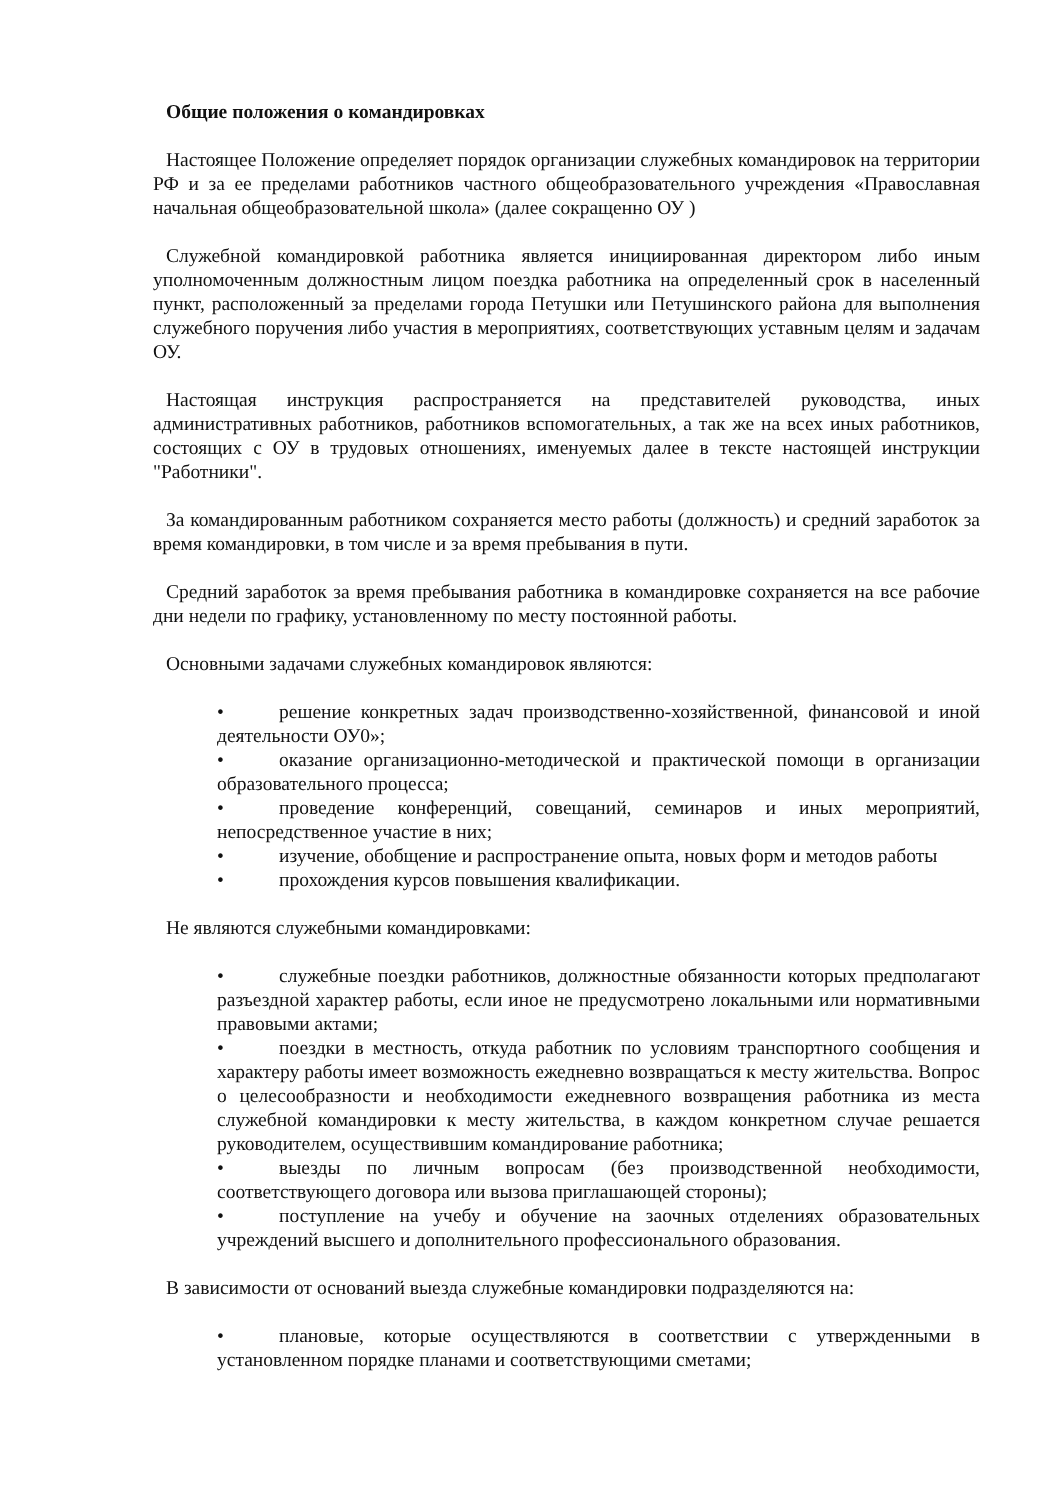Общие положения о командировках
Настоящее Положение определяет порядок организации служебных командировок на территории РФ и за ее пределами работников частного общеобразовательного учреждения «Православная начальная общеобразовательной школа» (далее сокращенно ОУ )
Служебной командировкой работника является инициированная директором либо иным уполномоченным должностным лицом поездка работника на определенный срок в населенный пункт, расположенный за пределами города Петушки или Петушинского района для выполнения служебного поручения либо участия в мероприятиях, соответствующих уставным целям и задачам ОУ.
Настоящая инструкция распространяется на представителей руководства, иных административных работников, работников вспомогательных, а так же на всех иных работников, состоящих с ОУ в трудовых отношениях, именуемых далее в тексте настоящей инструкции "Работники".
За командированным работником сохраняется место работы (должность) и средний заработок за время командировки, в том числе и за время пребывания в пути.
Средний заработок за время пребывания работника в командировке сохраняется на все рабочие дни недели по графику, установленному по месту постоянной работы.
Основными задачами служебных командировок являются:
• решение конкретных задач производственно-хозяйственной, финансовой и иной деятельности ОУ0»;
• оказание организационно-методической и практической помощи в организации образовательного процесса;
• проведение конференций, совещаний, семинаров и иных мероприятий, непосредственное участие в них;
• изучение, обобщение и распространение опыта, новых форм и методов работы
• прохождения курсов повышения квалификации.
Не являются служебными командировками:
• служебные поездки работников, должностные обязанности которых предполагают разъездной характер работы, если иное не предусмотрено локальными или нормативными правовыми актами;
• поездки в местность, откуда работник по условиям транспортного сообщения и характеру работы имеет возможность ежедневно возвращаться к месту жительства. Вопрос о целесообразности и необходимости ежедневного возвращения работника из места служебной командировки к месту жительства, в каждом конкретном случае решается руководителем, осуществившим командирование работника;
• выезды по личным вопросам (без производственной необходимости, соответствующего договора или вызова приглашающей стороны);
• поступление на учебу и обучение на заочных отделениях образовательных учреждений высшего и дополнительного профессионального образования.
В зависимости от оснований выезда служебные командировки подразделяются на:
• плановые, которые осуществляются в соответствии с утвержденными в установленном порядке планами и соответствующими сметами;